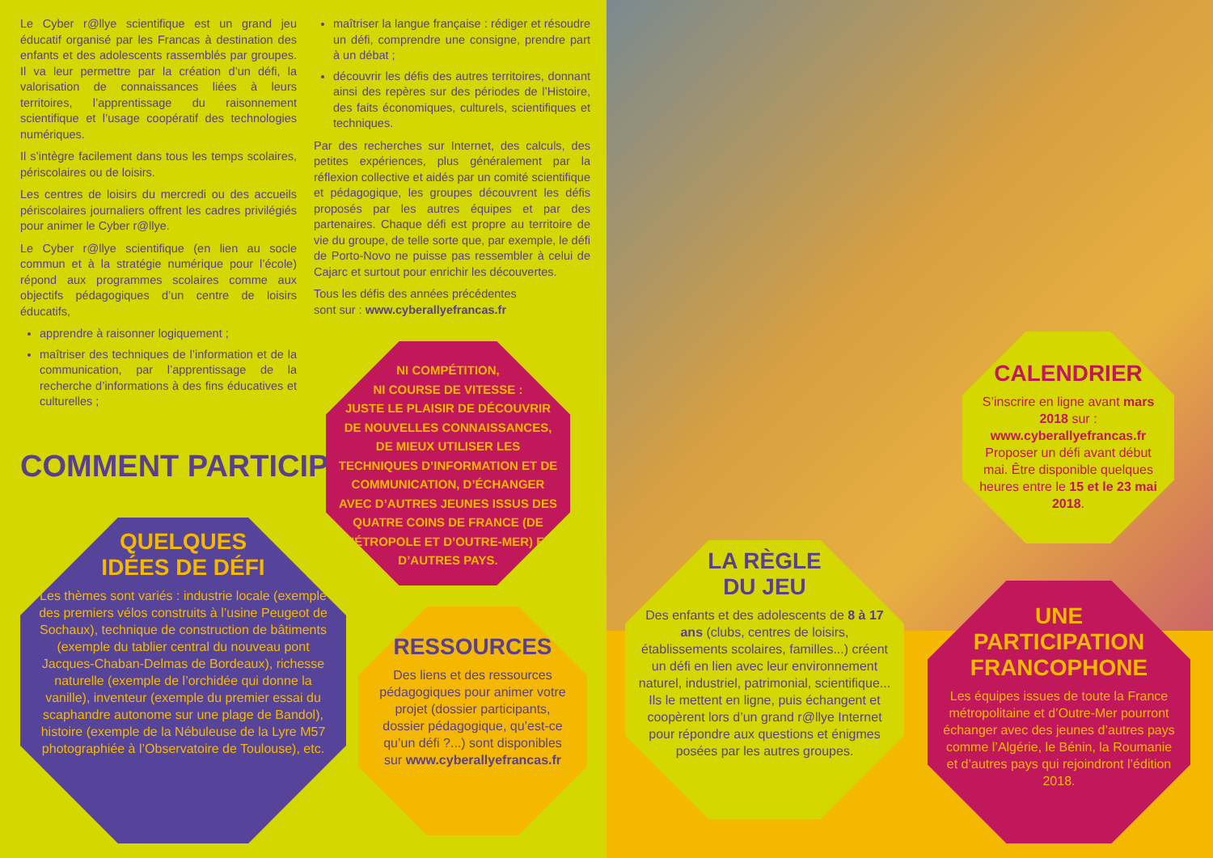Le Cyber r@llye scientifique est un grand jeu éducatif organisé par les Francas à destination des enfants et des adolescents rassemblés par groupes. Il va leur permettre par la création d’un défi, la valorisation de connaissances liées à leurs territoires, l’apprentissage du raisonnement scientifique et l’usage coopératif des technologies numériques.
Il s’intègre facilement dans tous les temps scolaires, périscolaires ou de loisirs.
Les centres de loisirs du mercredi ou des accueils périscolaires journaliers offrent les cadres privilégiés pour animer le Cyber r@llye.
Le Cyber r@llye scientifique (en lien au socle commun et à la stratégie numérique pour l’école) répond aux programmes scolaires comme aux objectifs pédagogiques d’un centre de loisirs éducatifs,
apprendre à raisonner logiquement ;
maîtriser des techniques de l’information et de la communication, par l’apprentissage de la recherche d’informations à des fins éducatives et culturelles ;
maîtriser la langue française : rédiger et résoudre un défi, comprendre une consigne, prendre part à un débat ;
découvrir les défis des autres territoires, donnant ainsi des repères sur des périodes de l’Histoire, des faits économiques, culturels, scientifiques et techniques.
Par des recherches sur Internet, des calculs, des petites expériences, plus généralement par la réflexion collective et aidés par un comité scientifique et pédagogique, les groupes découvrent les défis proposés par les autres équipes et par des partenaires. Chaque défi est propre au territoire de vie du groupe, de telle sorte que, par exemple, le défi de Porto-Novo ne puisse pas ressembler à celui de Cajarc et surtout pour enrichir les découvertes.
Tous les défis des années précédentes
sont sur : www.cyberallyefrancas.fr
COMMENT PARTICIPER ?
NI COMPÉTITION,
NI COURSE DE VITESSE :
JUSTE LE PLAISIR DE DÉCOUVRIR DE NOUVELLES CONNAISSANCES, DE MIEUX UTILISER LES TECHNIQUES D’INFORMATION ET DE COMMUNICATION, D’ÉCHANGER AVEC D’AUTRES JEUNES ISSUS DES QUATRE COINS DE FRANCE (DE MÉTROPOLE ET D’OUTRE-MER) ET D’AUTRES PAYS.
QUELQUES
IDÉES DE DÉFI
Les thèmes sont variés : industrie locale (exemple des premiers vélos construits à l’usine Peugeot de Sochaux), technique de construction de bâtiments (exemple du tablier central du nouveau pont Jacques-Chaban-Delmas de Bordeaux), richesse naturelle (exemple de l’orchidée qui donne la vanille), inventeur (exemple du premier essai du scaphandre autonome sur une plage de Bandol), histoire (exemple de la Nébuleuse de la Lyre M57 photographiée à l’Observatoire de Toulouse), etc.
RESSOURCES
Des liens et des ressources pédagogiques pour animer votre projet (dossier participants, dossier pédagogique, qu’est-ce qu’un défi ?...) sont disponibles sur www.cyberallyefrancas.fr
LA RÈGLE
DU JEU
Des enfants et des adolescents de 8 à 17 ans (clubs, centres de loisirs, établissements scolaires, familles...) créent un défi en lien avec leur environnement naturel, industriel, patrimonial, scientifique... Ils le mettent en ligne, puis échangent et coopèrent lors d’un grand r@llye Internet pour répondre aux questions et énigmes posées par les autres groupes.
CALENDRIER
S’inscrire en ligne avant mars 2018 sur :
www.cyberallyefrancas.fr
Proposer un défi avant début mai. Être disponible quelques heures entre le 15 et le 23 mai 2018.
UNE
PARTICIPATION
FRANCOPHONE
Les équipes issues de toute la France métropolitaine et d’Outre-Mer pourront échanger avec des jeunes d’autres pays comme l’Algérie, le Bénin, la Roumanie et d’autres pays qui rejoindront l’édition 2018.